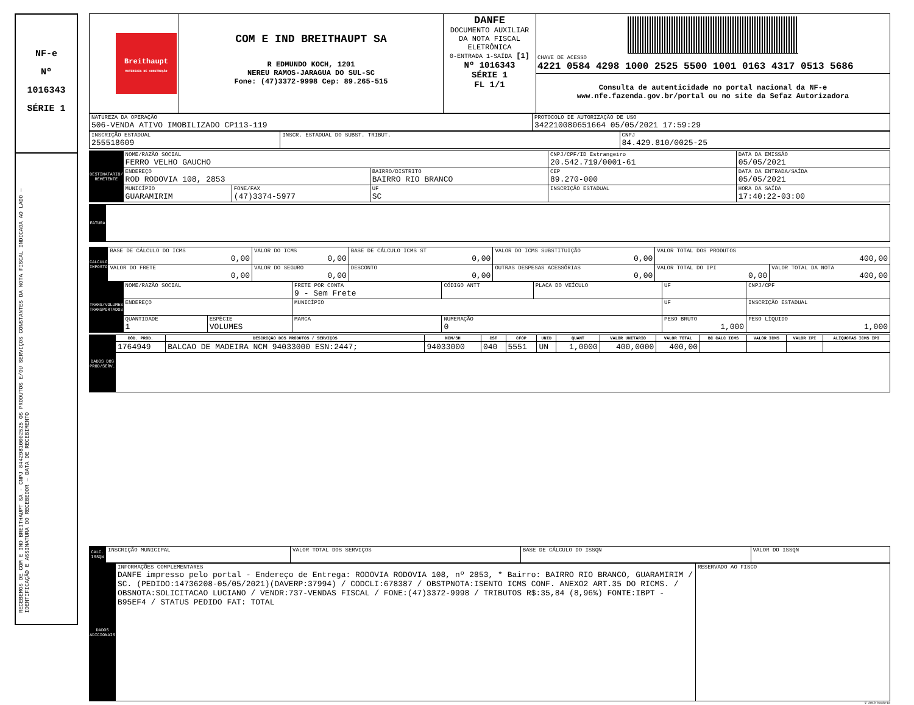NF-e
Nº
1016343
SÉRIE 1
RECEBEMOS DE COM E IND BREITHAUPT SA - CNPJ 84429810002525 OS PRODUTOS E/OU SERVIÇOS CONSTANTES DA NOTA FISCAL INDICADA AO LADO — IDENTIFICAÇÃO E ASSINATURA DO RECEBEDOR — DATA DE RECEBIMENTO
| Breithaupt MATERIAIS DE CONSTRUÇÃO | COM E IND BREITHAUPT SA R EDMUNDO KOCH, 1201 NEREU RAMOS-JARAGUA DO SUL-SC Fone: (47)3372-9998 Cep: 89.265-515 | DANFE DOCUMENTO AUXILIAR DA NOTA FISCAL ELETRÔNICA 0-ENTRADA 1-SAÍDA [1] Nº 1016343 SÉRIE 1 FL 1/1 | CHAVE DE ACESSO 4221 0584 4298 1000 2525 5500 1001 0163 4317 0513 5686 Consulta de autenticidade no portal nacional da NF-e www.nfe.fazenda.gov.br/portal ou no site da Sefaz Autorizadora |
| NATUREZA DA OPERAÇÃO 506-VENDA ATIVO IMOBILIZADO CP113-119 | PROTOCOLO DE AUTORIZAÇÃO DE USO 342210080651664 05/05/2021 17:59:29 |
| INSCRIÇÃO ESTADUAL 255518609 | INSCR. ESTADUAL DO SUBST. TRIBUT. | CNPJ 84.429.810/0025-25 |
| DESTINATARIO/ REMETENTE | NOME/RAZÃO SOCIAL FERRO VELHO GAUCHO | | | CNPJ/CPF/ID Estrangeiro 20.542.719/0001-61 | | DATA DA EMISSÃO 05/05/2021 |
| | ENDEREÇO ROD RODOVIA 108, 2853 | | BAIRRO/DISTRITO BAIRRO RIO BRANCO | | CEP 89.270-000 | DATA DA ENTRADA/SAÍDA 05/05/2021 |
| | MUNICÍPIO GUARAMIRIM | FONE/FAX (47)3374-5977 | UF SC | INSCRIÇÃO ESTADUAL | | HORA DA SAÍDA 17:40:22-03:00 |
| FATURA | |
| CALCULO IMPOSTO | BASE DE CÁLCULO DO ICMS 0,00 | VALOR DO ICMS 0,00 | BASE DE CÁLCULO ICMS ST 0,00 | VALOR DO ICMS SUBSTITUIÇÃO 0,00 | VALOR TOTAL DOS PRODUTOS 400,00 | |
| | VALOR DO FRETE 0,00 | VALOR DO SEGURO 0,00 | DESCONTO 0,00 | OUTRAS DESPESAS ACESSÓRIAS 0,00 | VALOR TOTAL DO IPI 0,00 | VALOR TOTAL DA NOTA 400,00 |
| TRANS/VOLUMES TRANSPORTADOS | NOME/RAZÃO SOCIAL | | FRETE POR CONTA 9 - Sem Frete | CÓDIGO ANTT | PLACA DO VEÍCULO | UF | CNPJ/CPF |
| | ENDEREÇO | | MUNICÍPIO | | | UF | INSCRIÇÃO ESTADUAL |
| | QUANTIDADE 1 | ESPÉCIE VOLUMES | MARCA | NUMERAÇÃO 0 | | PESO BRUTO 1,000 | PESO LÍQUIDO 1,000 |
| DADOS DOS PROD/SERV. | CÓD. PROD. | DESCRIÇÃO DOS PRODUTOS / SERVIÇOS | NCM/SH | CST | CFOP | UNID | QUANT | VALOR UNITÁRIO | VALOR TOTAL | BC CALC ICMS | VALOR ICMS | VALOR IPI | ALÍQUOTAS ICMS IPI |
| | 1764949 | BALCAO DE MADEIRA NCM 94033000 ESN:2447; | 94033000 | 040 | 5551 | UN | 1,0000 | 400,0000 | 400,00 | | | | |
| CALC. ISSQN | INSCRIÇÃO MUNICIPAL | VALOR TOTAL DOS SERVIÇOS | BASE DE CÁLCULO DO ISSQN | VALOR DO ISSQN |
| DADOS ADICIONAIS | INFORMAÇÕES COMPLEMENTARES DANFE impresso pelo portal - Endereço de Entrega: RODOVIA RODOVIA 108, nº 2853, * Bairro: BAIRRO RIO BRANCO, GUARAMIRIM / SC. (PEDIDO:14736208-05/05/2021)(DAVERP:37994) / CODCLI:678387 / OBSTPNOTA:ISENTO ICMS CONF. ANEXO2 ART.35 DO RICMS. / OBSNOTA:SOLICITACAO LUCIANO / VENDR:737-VENDAS FISCAL / FONE:(47)3372-9998 / TRIBUTOS R$:35,84 (8,96%) FONTE:IBPT - B95EF4 / STATUS PEDIDO FAT: TOTAL | RESERVADO AO FISCO |
© 2010 NeoGrid